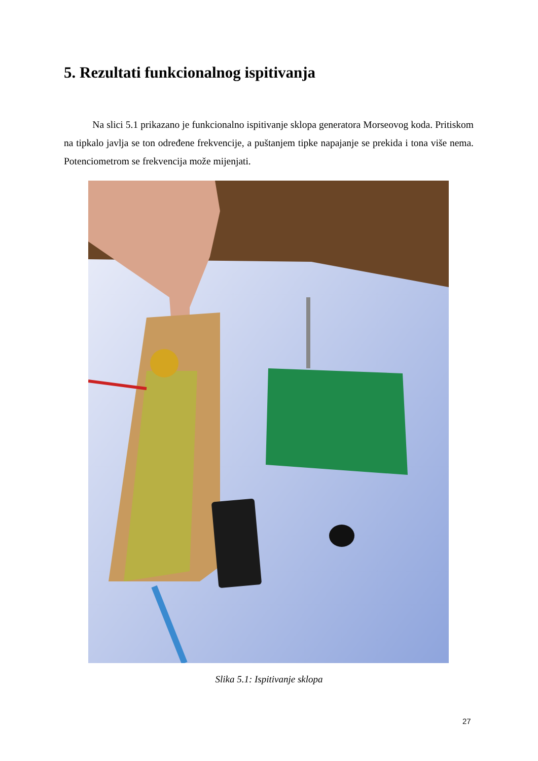5. Rezultati funkcionalnog ispitivanja
Na slici 5.1 prikazano je funkcionalno ispitivanje sklopa generatora Morseovog koda. Pritiskom na tipkalo javlja se ton određene frekvencije, a puštanjem tipke napajanje se prekida i tona više nema. Potenciometrom se frekvencija može mijenjati.
Slika 5.1: Ispitivanje sklopa
27